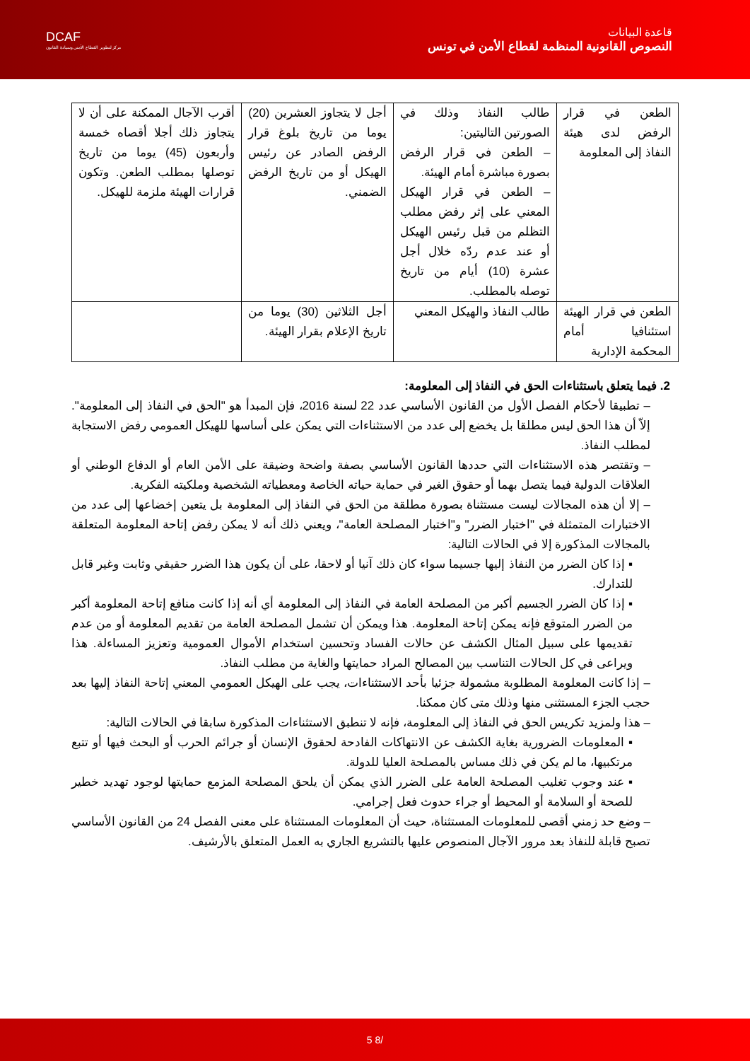DCAF
مركز لتطوير القطاع الأمني وسيادة القانون
قاعدة البيانات
النصوص القانونية المنظمة لقطاع الأمن في تونس
| الطعن في قرار الرفض لدى هيئة النفاذ إلى المعلومة | طالب النفاذ وذلك في الصورتين التاليتين: – الطعن في قرار الرفض بصورة مباشرة أمام الهيئة. – الطعن في قرار الهيكل المعني على إثر رفض مطلب التظلم من قبل رئيس الهيكل أو عند عدم ردّه خلال أجل عشرة (10) أيام من تاريخ توصله بالمطلب. | أجل لا يتجاوز العشرين (20) يوما من تاريخ بلوغ قرار الرفض الصادر عن رئيس الهيكل أو من تاريخ الرفض الضمني. | أقرب الآجال الممكنة على أن لا يتجاوز ذلك أجلا أقصاه خمسة وأربعون (45) يوما من تاريخ توصلها بمطلب الطعن. وتكون قرارات الهيئة ملزمة للهيكل. |
| الطعن في قرار الهيئة استئنافيا أمام المحكمة الإدارية | طالب النفاذ والهيكل المعني | أجل الثلاثين (30) يوما من تاريخ الإعلام بقرار الهيئة. | |
2. فيما يتعلق باستثناءات الحق في النفاذ إلى المعلومة:
– تطبيقا لأحكام الفصل الأول من القانون الأساسي عدد 22 لسنة 2016، فإن المبدأ هو "الحق في النفاذ إلى المعلومة". إلاّ أن هذا الحق ليس مطلقا بل يخضع إلى عدد من الاستثناءات التي يمكن على أساسها للهيكل العمومي رفض الاستجابة لمطلب النفاذ.
– وتقتصر هذه الاستثناءات التي حددها القانون الأساسي بصفة واضحة وضيقة على الأمن العام أو الدفاع الوطني أو العلاقات الدولية فيما يتصل بهما أو حقوق الغير في حماية حياته الخاصة ومعطياته الشخصية وملكيته الفكرية.
– إلا أن هذه المجالات ليست مستثناة بصورة مطلقة من الحق في النفاذ إلى المعلومة بل يتعين إخضاعها إلى عدد من الاختبارات المتمثلة في "اختبار الضرر" و"اختبار المصلحة العامة"، ويعني ذلك أنه لا يمكن رفض إتاحة المعلومة المتعلقة بالمجالات المذكورة إلا في الحالات التالية:
▪ إذا كان الضرر من النفاذ إليها جسيما سواء كان ذلك آنيا أو لاحقا، على أن يكون هذا الضرر حقيقي وثابت وغير قابل للتدارك.
▪ إذا كان الضرر الجسيم أكبر من المصلحة العامة في النفاذ إلى المعلومة أي أنه إذا كانت منافع إتاحة المعلومة أكبر من الضرر المتوقع فإنه يمكن إتاحة المعلومة. هذا ويمكن أن تشمل المصلحة العامة من تقديم المعلومة أو من عدم تقديمها على سبيل المثال الكشف عن حالات الفساد وتحسين استخدام الأموال العمومية وتعزيز المساءلة. هذا ويراعى في كل الحالات التناسب بين المصالح المراد حمايتها والغاية من مطلب النفاذ.
– إذا كانت المعلومة المطلوبة مشمولة جزئيا بأحد الاستثناءات، يجب على الهيكل العمومي المعني إتاحة النفاذ إليها بعد حجب الجزء المستثنى منها وذلك متى كان ممكنا.
– هذا ولمزيد تكريس الحق في النفاذ إلى المعلومة، فإنه لا تنطبق الاستثناءات المذكورة سابقا في الحالات التالية:
▪ المعلومات الضرورية بغاية الكشف عن الانتهاكات الفادحة لحقوق الإنسان أو جرائم الحرب أو البحث فيها أو تتبع مرتكبيها، ما لم يكن في ذلك مساس بالمصلحة العليا للدولة.
▪ عند وجوب تغليب المصلحة العامة على الضرر الذي يمكن أن يلحق المصلحة المزمع حمايتها لوجود تهديد خطير للصحة أو السلامة أو المحيط أو جراء حدوث فعل إجرامي.
– وضع حد زمني أقصى للمعلومات المستثناة، حيث أن المعلومات المستثناة على معنى الفصل 24 من القانون الأساسي تصبح قابلة للنفاذ بعد مرور الآجال المنصوص عليها بالتشريع الجاري به العمل المتعلق بالأرشيف.
5 8/